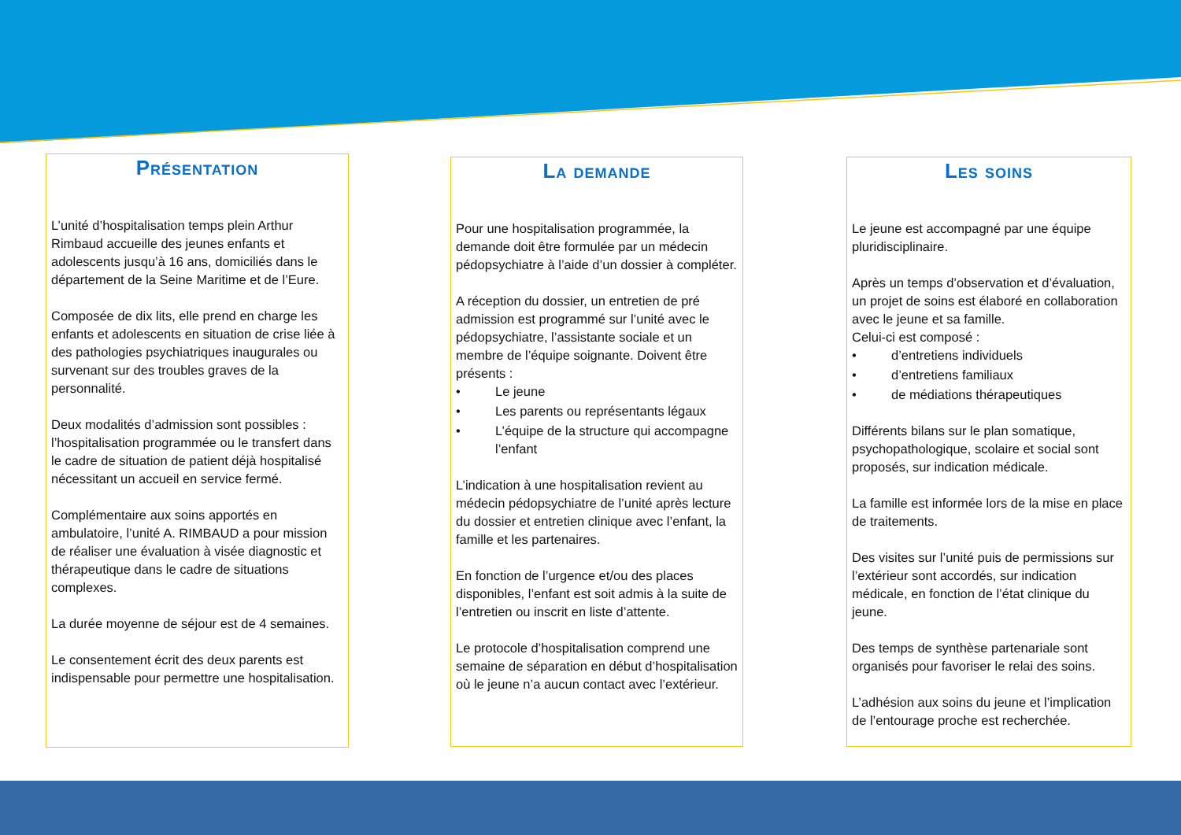Présentation
L’unité d’hospitalisation temps plein Arthur Rimbaud accueille des jeunes enfants et adolescents jusqu’à 16 ans, domiciliés dans le département de la Seine Maritime et de l’Eure.
Composée de dix lits, elle prend en charge les enfants et adolescents en situation de crise liée à des pathologies psychiatriques inaugurales ou survenant sur des troubles graves de la personnalité.
Deux modalités d’admission sont possibles : l’hospitalisation programmée ou le transfert dans le cadre de situation de patient déjà hospitalisé nécessitant un accueil en service fermé.
Complémentaire aux soins apportés en ambulatoire, l’unité A. RIMBAUD a pour mission de réaliser une évaluation à visée diagnostic et thérapeutique dans le cadre de situations complexes.
La durée moyenne de séjour est de 4 semaines.
Le consentement écrit des deux parents est indispensable pour permettre une hospitalisation.
La demande
Pour une hospitalisation programmée, la demande doit être formulée par un médecin pédopsychiatre à l’aide d’un dossier à compléter.
A réception du dossier, un entretien de pré admission est programmé sur l’unité avec le pédopsychiatre, l’assistante sociale et un membre de l’équipe soignante. Doivent être présents :
• Le jeune
• Les parents ou représentants légaux
• L’équipe de la structure qui accompagne l’enfant
L’indication à une hospitalisation revient au médecin pédopsychiatre de l’unité après lecture du dossier et entretien clinique avec l’enfant, la famille et les partenaires.
En fonction de l’urgence et/ou des places disponibles, l’enfant est soit admis à la suite de l’entretien ou inscrit en liste d’attente.
Le protocole d’hospitalisation comprend une semaine de séparation en début d’hospitalisation où le jeune n’a aucun contact avec l’extérieur.
Les soins
Le jeune est accompagné par une équipe pluridisciplinaire.
Après un temps d’observation et d’évaluation, un projet de soins est élaboré en collaboration avec le jeune et sa famille.
Celui-ci est composé :
• d’entretiens individuels
• d’entretiens familiaux
• de médiations thérapeutiques
Différents bilans sur le plan somatique, psychopathologique, scolaire et social sont proposés, sur indication médicale.
La famille est informée lors de la mise en place de traitements.
Des visites sur l’unité puis de permissions sur l’extérieur sont accordés, sur indication médicale, en fonction de l’état clinique du jeune.
Des temps de synthèse partenariale sont organisés pour favoriser le relai des soins.
L’adhésion aux soins du jeune et l’implication de l’entourage proche est recherchée.